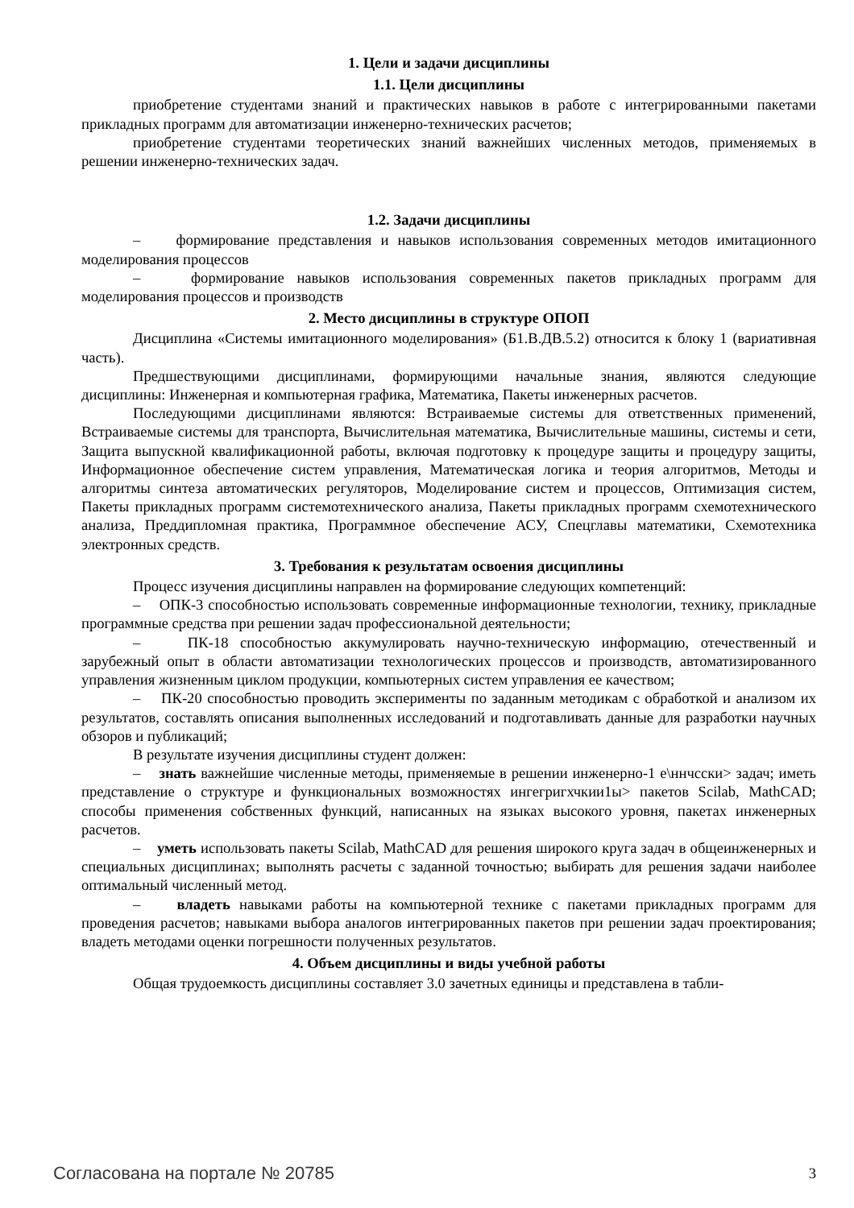1. Цели и задачи дисциплины
1.1. Цели дисциплины
приобретение студентами знаний и практических навыков в работе с интегрированными пакетами прикладных программ для автоматизации инженерно-технических расчетов;
приобретение студентами теоретических знаний важнейших численных методов, применяемых в решении инженерно-технических задач.
1.2. Задачи дисциплины
– формирование представления и навыков использования современных методов имитационного моделирования процессов
– формирование навыков использования современных пакетов прикладных программ для моделирования процессов и производств
2. Место дисциплины в структуре ОПОП
Дисциплина «Системы имитационного моделирования» (Б1.В.ДВ.5.2) относится к блоку 1 (вариативная часть).
Предшествующими дисциплинами, формирующими начальные знания, являются следующие дисциплины: Инженерная и компьютерная графика, Математика, Пакеты инженерных расчетов.
Последующими дисциплинами являются: Встраиваемые системы для ответственных применений, Встраиваемые системы для транспорта, Вычислительная математика, Вычислительные машины, системы и сети, Защита выпускной квалификационной работы, включая подготовку к процедуре защиты и процедуру защиты, Информационное обеспечение систем управления, Математическая логика и теория алгоритмов, Методы и алгоритмы синтеза автоматических регуляторов, Моделирование систем и процессов, Оптимизация систем, Пакеты прикладных программ системотехнического анализа, Пакеты прикладных программ схемотехнического анализа, Преддипломная практика, Программное обеспечение АСУ, Спецглавы математики, Схемотехника электронных средств.
3. Требования к результатам освоения дисциплины
Процесс изучения дисциплины направлен на формирование следующих компетенций:
– ОПК-3 способностью использовать современные информационные технологии, технику, прикладные программные средства при решении задач профессиональной деятельности;
– ПК-18 способностью аккумулировать научно-техническую информацию, отечественный и зарубежный опыт в области автоматизации технологических процессов и производств, автоматизированного управления жизненным циклом продукции, компьютерных систем управления ее качеством;
– ПК-20 способностью проводить эксперименты по заданным методикам с обработкой и анализом их результатов, составлять описания выполненных исследований и подготавливать данные для разработки научных обзоров и публикаций;
В результате изучения дисциплины студент должен:
– знать важнейшие численные методы, применяемые в решении инженерно-1 е\ннчсски> задач; иметь представление о структуре и функциональных возможностях ингегригхчкии1ы> пакетов Scilab, MathCAD; способы применения собственных функций, написанных на языках высокого уровня, пакетах инженерных расчетов.
– уметь использовать пакеты Scilab, MathCAD для решения широкого круга задач в общеинженерных и специальных дисциплинах; выполнять расчеты с заданной точностью; выбирать для решения задачи наиболее оптимальный численный метод.
– владеть навыками работы на компьютерной технике с пакетами прикладных программ для проведения расчетов; навыками выбора аналогов интегрированных пакетов при решении задач проектирования; владеть методами оценки погрешности полученных результатов.
4. Объем дисциплины и виды учебной работы
Общая трудоемкость дисциплины составляет 3.0 зачетных единицы и представлена в табли-
Согласована на портале № 20785 3